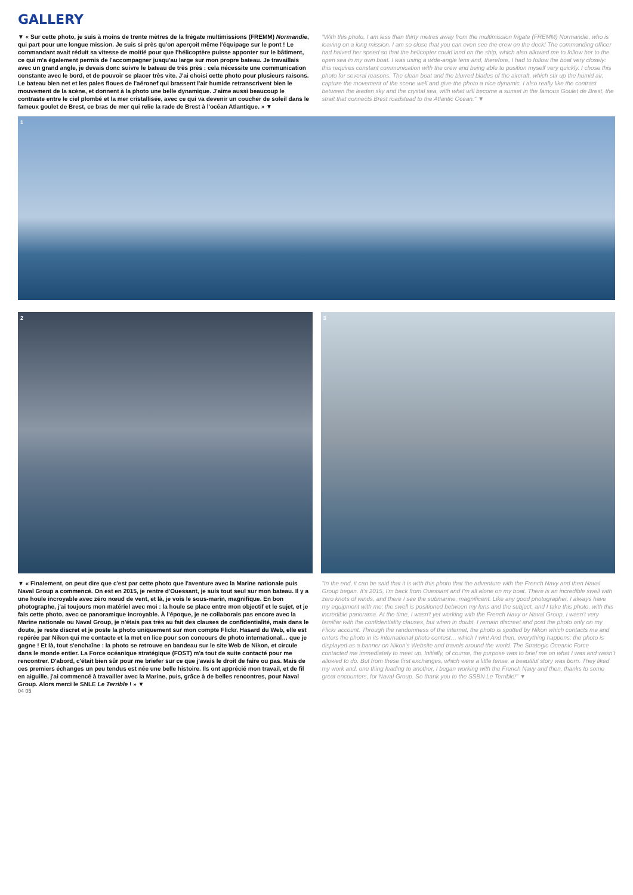GALLERY
▼ « Sur cette photo, je suis à moins de trente mètres de la frégate multimissions (FREMM) Normandie, qui part pour une longue mission. Je suis si près qu'on aperçoit même l'équipage sur le pont ! Le commandant avait réduit sa vitesse de moitié pour que l'hélicoptère puisse apponter sur le bâtiment, ce qui m'a également permis de l'accompagner jusqu'au large sur mon propre bateau. Je travaillais avec un grand angle, je devais donc suivre le bateau de très près : cela nécessite une communication constante avec le bord, et de pouvoir se placer très vite. J'ai choisi cette photo pour plusieurs raisons. Le bateau bien net et les pales floues de l'aéronef qui brassent l'air humide retranscrivent bien le mouvement de la scène, et donnent à la photo une belle dynamique. J'aime aussi beaucoup le contraste entre le ciel plombé et la mer cristallisée, avec ce qui va devenir un coucher de soleil dans le fameux goulet de Brest, ce bras de mer qui relie la rade de Brest à l'océan Atlantique. » ▼
"With this photo, I am less than thirty metres away from the multimission frigate (FREMM) Normandie, who is leaving on a long mission. I am so close that you can even see the crew on the deck! The commanding officer had halved her speed so that the helicopter could land on the ship, which also allowed me to follow her to the open sea in my own boat. I was using a wide-angle lens and, therefore, I had to follow the boat very closely: this requires constant communication with the crew and being able to position myself very quickly. I chose this photo for several reasons. The clean boat and the blurred blades of the aircraft, which stir up the humid air, capture the movement of the scene well and give the photo a nice dynamic. I also really like the contrast between the leaden sky and the crystal sea, with what will become a sunset in the famous Goulet de Brest, the strait that connects Brest roadstead to the Atlantic Ocean." ▼
1
2 3
▼ « Finalement, on peut dire que c'est par cette photo que l'aventure avec la Marine nationale puis Naval Group a commencé. On est en 2015, je rentre d'Ouessant, je suis tout seul sur mon bateau. Il y a une houle incroyable avec zéro nœud de vent, et là, je vois le sous-marin, magnifique. En bon photographe, j'ai toujours mon matériel avec moi : la houle se place entre mon objectif et le sujet, et je fais cette photo, avec ce panoramique incroyable. À l'époque, je ne collaborais pas encore avec la Marine nationale ou Naval Group, je n'étais pas très au fait des clauses de confidentialité, mais dans le doute, je reste discret et je poste la photo uniquement sur mon compte Flickr. Hasard du Web, elle est repérée par Nikon qui me contacte et la met en lice pour son concours de photo international… que je gagne ! Et là, tout s'enchaîne : la photo se retrouve en bandeau sur le site Web de Nikon, et circule dans le monde entier. La Force océanique stratégique (FOST) m'a tout de suite contacté pour me rencontrer. D'abord, c'était bien sûr pour me briefer sur ce que j'avais le droit de faire ou pas. Mais de ces premiers échanges un peu tendus est née une belle histoire. Ils ont apprécié mon travail, et de fil en aiguille, j'ai commencé à travailler avec la Marine, puis, grâce à de belles rencontres, pour Naval Group. Alors merci le SNLE Le Terrible ! » ▼
"In the end, it can be said that it is with this photo that the adventure with the French Navy and then Naval Group began. It's 2015, I'm back from Ouessant and I'm all alone on my boat. There is an incredible swell with zero knots of winds, and there I see the submarine, magnificent. Like any good photographer, I always have my equipment with me: the swell is positioned between my lens and the subject, and I take this photo, with this incredible panorama. At the time, I wasn't yet working with the French Navy or Naval Group, I wasn't very familiar with the confidentiality clauses, but when in doubt, I remain discreet and post the photo only on my Flickr account. Through the randomness of the internet, the photo is spotted by Nikon which contacts me and enters the photo in its international photo contest… which I win! And then, everything happens: the photo is displayed as a banner on Nikon's Website and travels around the world. The Strategic Oceanic Force contacted me immediately to meet up. Initially, of course, the purpose was to brief me on what I was and wasn't allowed to do. But from these first exchanges, which were a little tense, a beautiful story was born. They liked my work and, one thing leading to another, I began working with the French Navy and then, thanks to some great encounters, for Naval Group. So thank you to the SSBN Le Terrible!" ▼
04 05